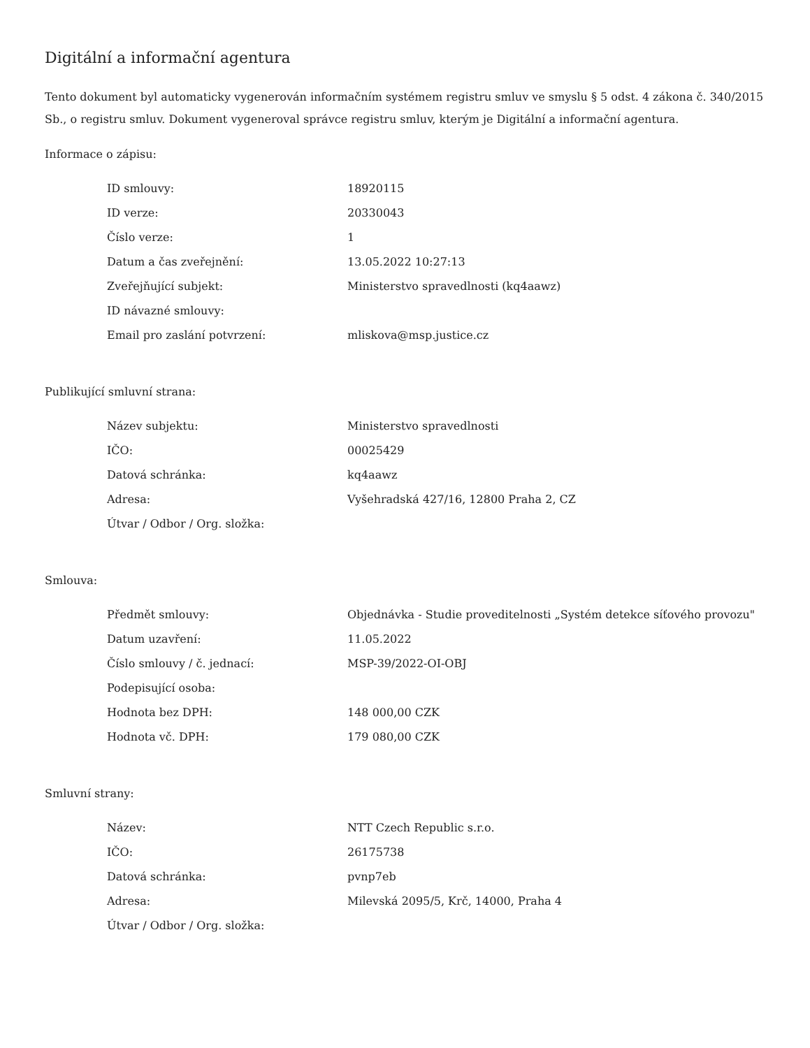Digitální a informační agentura
Tento dokument byl automaticky vygenerován informačním systémem registru smluv ve smyslu § 5 odst. 4 zákona č. 340/2015 Sb., o registru smluv. Dokument vygeneroval správce registru smluv, kterým je Digitální a informační agentura.
Informace o zápisu:
| ID smlouvy: | 18920115 |
| ID verze: | 20330043 |
| Číslo verze: | 1 |
| Datum a čas zveřejnění: | 13.05.2022 10:27:13 |
| Zveřejňující subjekt: | Ministerstvo spravedlnosti (kq4aawz) |
| ID návazné smlouvy: | |
| Email pro zaslání potvrzení: | mliskova@msp.justice.cz |
Publikující smluvní strana:
| Název subjektu: | Ministerstvo spravedlnosti |
| IČO: | 00025429 |
| Datová schránka: | kq4aawz |
| Adresa: | Vyšehradská 427/16, 12800 Praha 2, CZ |
| Útvar / Odbor / Org. složka: | |
Smlouva:
| Předmět smlouvy: | Objednávka - Studie proveditelnosti „Systém detekce síťového provozu" |
| Datum uzavření: | 11.05.2022 |
| Číslo smlouvy / č. jednací: | MSP-39/2022-OI-OBJ |
| Podepisující osoba: | |
| Hodnota bez DPH: | 148 000,00 CZK |
| Hodnota vč. DPH: | 179 080,00 CZK |
Smluvní strany:
| Název: | NTT Czech Republic s.r.o. |
| IČO: | 26175738 |
| Datová schránka: | pvnp7eb |
| Adresa: | Milevská 2095/5, Krč, 14000, Praha 4 |
| Útvar / Odbor / Org. složka: | |